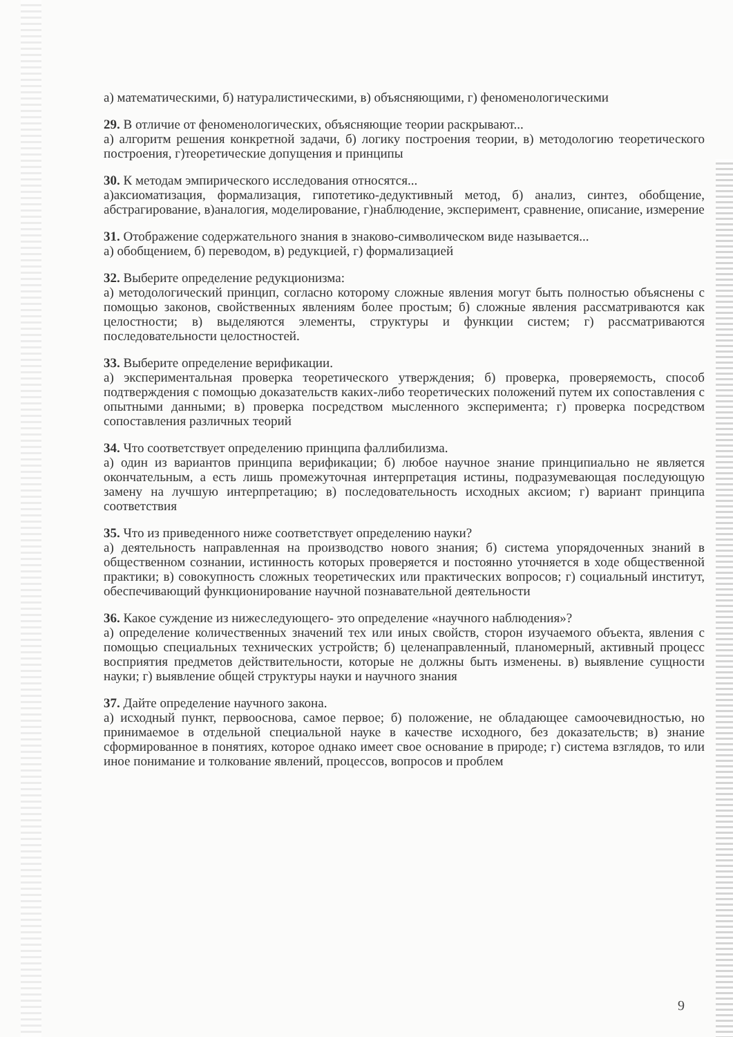а) математическими, б) натуралистическими, в) объясняющими, г) феноменологическими
29. В отличие от феноменологических, объясняющие теории раскрывают...
а) алгоритм решения конкретной задачи, б) логику построения теории, в) методологию теоретического построения, г)теоретические допущения и принципы
30. К методам эмпирического исследования относятся...
а)аксиоматизация, формализация, гипотетико-дедуктивный метод, б) анализ, синтез, обобщение, абстрагирование, в)аналогия, моделирование, г)наблюдение, эксперимент, сравнение, описание, измерение
31. Отображение содержательного знания в знаково-символическом виде называется...
а) обобщением, б) переводом, в) редукцией, г) формализацией
32. Выберите определение редукционизма:
а) методологический принцип, согласно которому сложные явления могут быть полностью объяснены с помощью законов, свойственных явлениям более простым; б) сложные явления рассматриваются как целостности; в) выделяются элементы, структуры и функции систем; г) рассматриваются последовательности целостностей.
33. Выберите определение верификации.
а) экспериментальная проверка теоретического утверждения; б) проверка, проверяемость, способ подтверждения с помощью доказательств каких-либо теоретических положений путем их сопоставления с опытными данными; в) проверка посредством мысленного эксперимента; г) проверка посредством сопоставления различных теорий
34. Что соответствует определению принципа фаллибилизма.
а) один из вариантов принципа верификации; б) любое научное знание принципиально не является окончательным, а есть лишь промежуточная интерпретация истины, подразумевающая последующую замену на лучшую интерпретацию; в) последовательность исходных аксиом; г) вариант принципа соответствия
35. Что из приведенного ниже соответствует определению науки?
а) деятельность направленная на производство нового знания; б) система упорядоченных знаний в общественном сознании, истинность которых проверяется и постоянно уточняется в ходе общественной практики; в) совокупность сложных теоретических или практических вопросов; г) социальный институт, обеспечивающий функционирование научной познавательной деятельности
36. Какое суждение из нижеследующего- это определение «научного наблюдения»?
а) определение количественных значений тех или иных свойств, сторон изучаемого объекта, явления с помощью специальных технических устройств; б) целенаправленный, планомерный, активный процесс восприятия предметов действительности, которые не должны быть изменены. в) выявление сущности науки; г) выявление общей структуры науки и научного знания
37. Дайте определение научного закона.
а) исходный пункт, первооснова, самое первое; б) положение, не обладающее самоочевидностью, но принимаемое в отдельной специальной науке в качестве исходного, без доказательств; в) знание сформированное в понятиях, которое однако имеет свое основание в природе; г) система взглядов, то или иное понимание и толкование явлений, процессов, вопросов и проблем
9